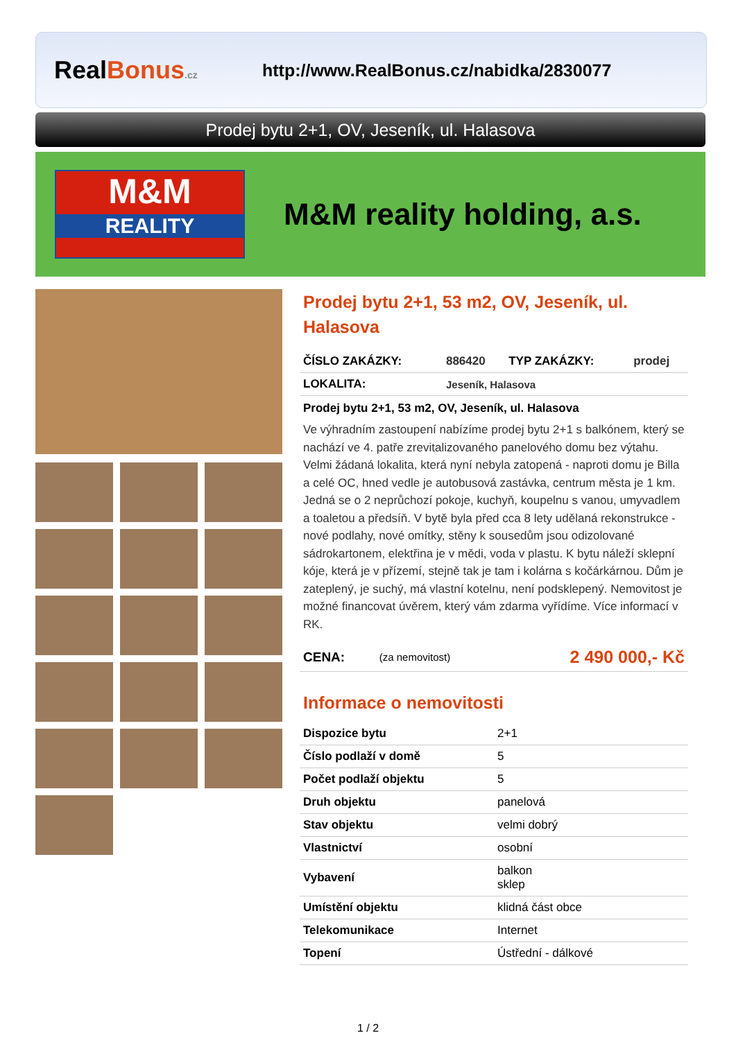RealBonus.cz
http://www.RealBonus.cz/nabidka/2830077
Prodej bytu 2+1, OV, Jeseník, ul. Halasova
M&M
REALITY
M&M reality holding, a.s.
Prodej bytu 2+1, 53 m2, OV, Jeseník, ul. Halasova
| ČÍSLO ZAKÁZKY: | 886420 | TYP ZAKÁZKY: | prodej |
| LOKALITA: | Jeseník, Halasova | | |
Prodej bytu 2+1, 53 m2, OV, Jeseník, ul. Halasova
Ve výhradním zastoupení nabízíme prodej bytu 2+1 s balkónem, který se nachází ve 4. patře zrevitalizovaného panelového domu bez výtahu. Velmi žádaná lokalita, která nyní nebyla zatopená - naproti domu je Billa a celé OC, hned vedle je autobusová zastávka, centrum města je 1 km. Jedná se o 2 neprůchozí pokoje, kuchyň, koupelnu s vanou, umyvadlem a toaletou a předsíň. V bytě byla před cca 8 lety udělaná rekonstrukce - nové podlahy, nové omítky, stěny k sousedům jsou odizolované sádrokartonem, elektřina je v mědi, voda v plastu. K bytu náleží sklepní kóje, která je v přízemí, stejně tak je tam i kolárna s kočárkárnou. Dům je zateplený, je suchý, má vlastní kotelnu, není podsklepený. Nemovitost je možné financovat úvěrem, který vám zdarma vyřídíme. Více informací v RK.
| CENA: | (za nemovitost) | 2 490 000,- Kč |
Informace o nemovitosti
| Dispozice bytu | 2+1 |
| Číslo podlaží v domě | 5 |
| Počet podlaží objektu | 5 |
| Druh objektu | panelová |
| Stav objektu | velmi dobrý |
| Vlastnictví | osobní |
| Vybavení | balkon sklep |
| Umístění objektu | klidná část obce |
| Telekomunikace | Internet |
| Topení | Ústřední - dálkové |
1 / 2